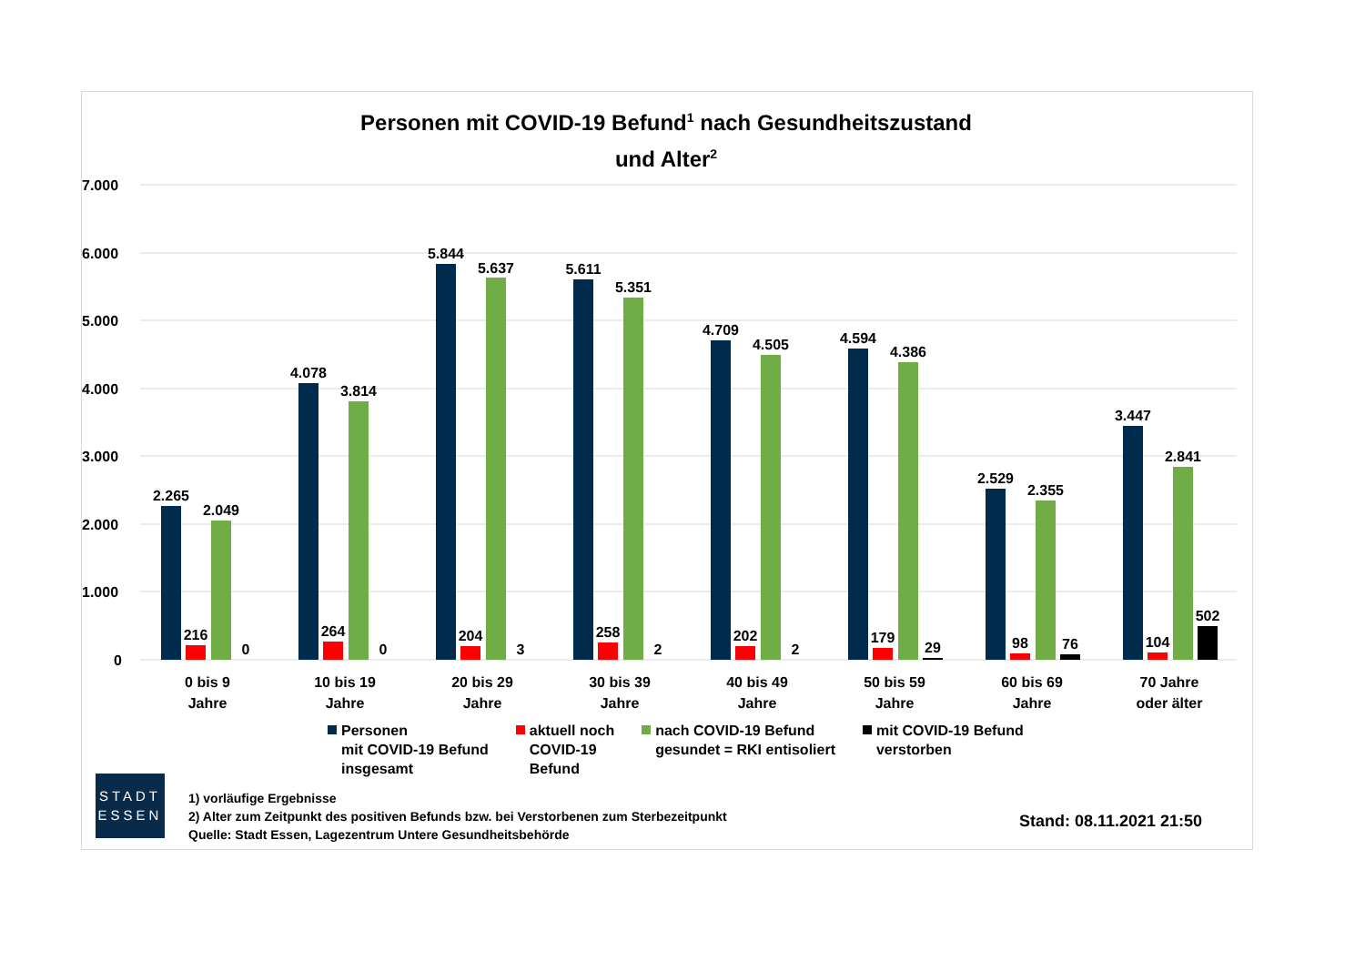Personen mit COVID-19 Befund<sup>1</sup> nach Gesundheitszustand
und Alter<sup>2</sup>
7.000
6.000
5.000
4.000
3.000
2.000
1.000
0
2.265
216
2.049
0
4.078
264
3.814
0
5.844
204
5.637
3
5.611
258
5.351
2
4.709
202
4.505
2
4.594
179
4.386
29
2.529
98
2.355
76
3.447
104
2.841
502
0 bis 9
Jahre
10 bis 19
Jahre
20 bis 29
Jahre
30 bis 39
Jahre
40 bis 49
Jahre
50 bis 59
Jahre
60 bis 69
Jahre
70 Jahre
oder älter
Personen
mit COVID-19 Befund
insgesamt
aktuell noch
COVID-19
Befund
nach COVID-19 Befund
gesundet = RKI entisoliert
mit COVID-19 Befund
verstorben
STADT
ESSEN
1) vorläufige Ergebnisse
2) Alter zum Zeitpunkt des positiven Befunds bzw. bei Verstorbenen zum Sterbezeitpunkt
Quelle: Stadt Essen, Lagezentrum Untere Gesundheitsbehörde
Stand: 08.11.2021 21:50